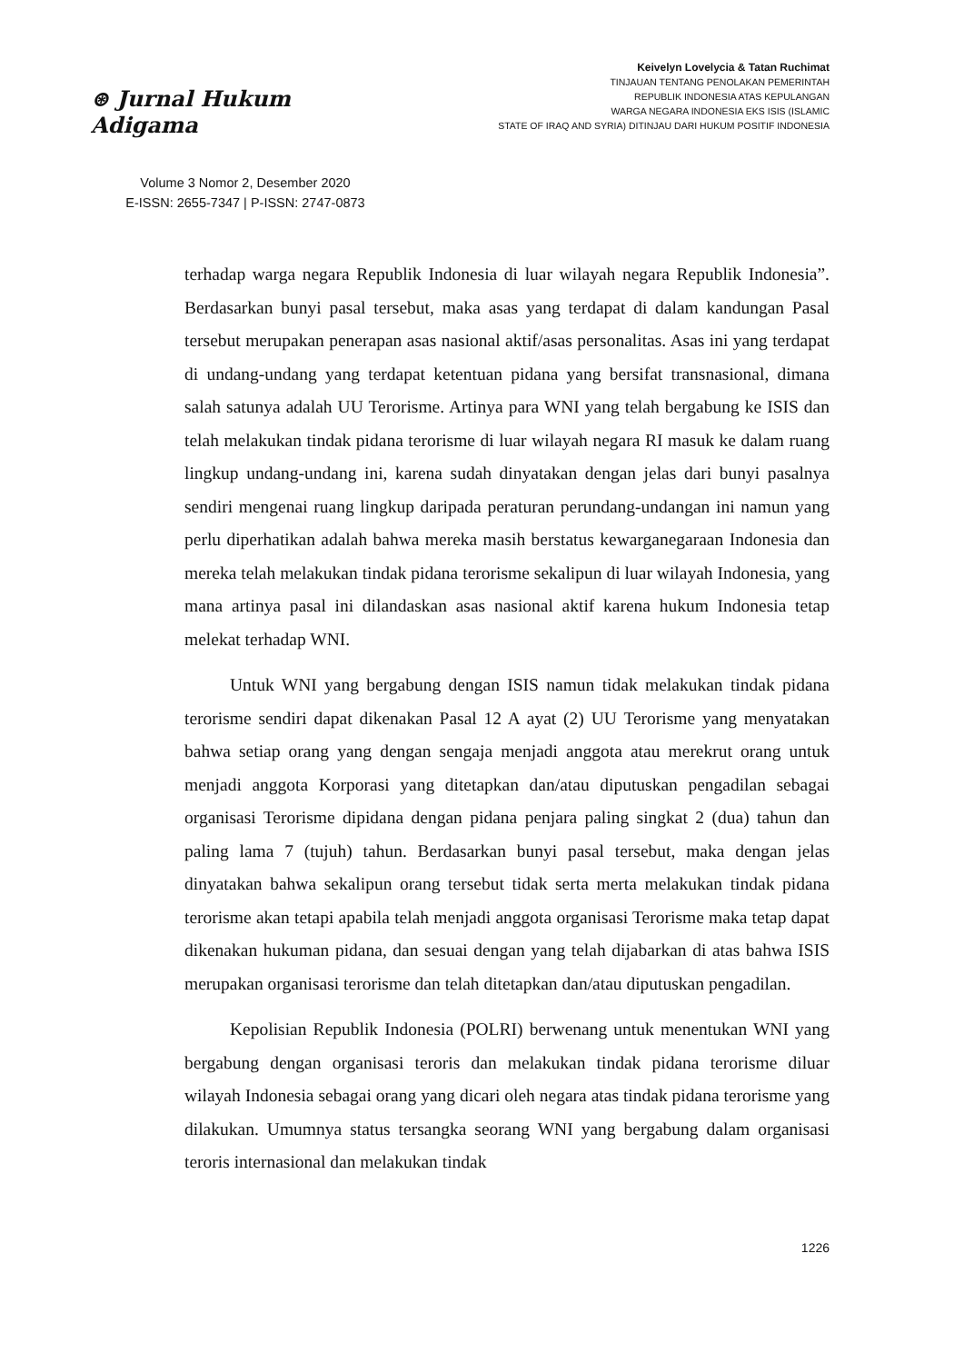⊛ Jurnal Hukum Adigama
Volume 3 Nomor 2, Desember 2020
E-ISSN: 2655-7347 | P-ISSN: 2747-0873
Keivelyn Lovelycia & Tatan Ruchimat
TINJAUAN TENTANG PENOLAKAN PEMERINTAH
REPUBLIK INDONESIA ATAS KEPULANGAN
WARGA NEGARA INDONESIA EKS ISIS (ISLAMIC
STATE OF IRAQ AND SYRIA) DITINJAU DARI HUKUM POSITIF INDONESIA
terhadap warga negara Republik Indonesia di luar wilayah negara Republik Indonesia”. Berdasarkan bunyi pasal tersebut, maka asas yang terdapat di dalam kandungan Pasal tersebut merupakan penerapan asas nasional aktif/asas personalitas. Asas ini yang terdapat di undang-undang yang terdapat ketentuan pidana yang bersifat transnasional, dimana salah satunya adalah UU Terorisme. Artinya para WNI yang telah bergabung ke ISIS dan telah melakukan tindak pidana terorisme di luar wilayah negara RI masuk ke dalam ruang lingkup undang-undang ini, karena sudah dinyatakan dengan jelas dari bunyi pasalnya sendiri mengenai ruang lingkup daripada peraturan perundang-undangan ini namun yang perlu diperhatikan adalah bahwa mereka masih berstatus kewarganegaraan Indonesia dan mereka telah melakukan tindak pidana terorisme sekalipun di luar wilayah Indonesia, yang mana artinya pasal ini dilandaskan asas nasional aktif karena hukum Indonesia tetap melekat terhadap WNI.
Untuk WNI yang bergabung dengan ISIS namun tidak melakukan tindak pidana terorisme sendiri dapat dikenakan Pasal 12 A ayat (2) UU Terorisme yang menyatakan bahwa setiap orang yang dengan sengaja menjadi anggota atau merekrut orang untuk menjadi anggota Korporasi yang ditetapkan dan/atau diputuskan pengadilan sebagai organisasi Terorisme dipidana dengan pidana penjara paling singkat 2 (dua) tahun dan paling lama 7 (tujuh) tahun. Berdasarkan bunyi pasal tersebut, maka dengan jelas dinyatakan bahwa sekalipun orang tersebut tidak serta merta melakukan tindak pidana terorisme akan tetapi apabila telah menjadi anggota organisasi Terorisme maka tetap dapat dikenakan hukuman pidana, dan sesuai dengan yang telah dijabarkan di atas bahwa ISIS merupakan organisasi terorisme dan telah ditetapkan dan/atau diputuskan pengadilan.
Kepolisian Republik Indonesia (POLRI) berwenang untuk menentukan WNI yang bergabung dengan organisasi teroris dan melakukan tindak pidana terorisme diluar wilayah Indonesia sebagai orang yang dicari oleh negara atas tindak pidana terorisme yang dilakukan. Umumnya status tersangka seorang WNI yang bergabung dalam organisasi teroris internasional dan melakukan tindak
1226